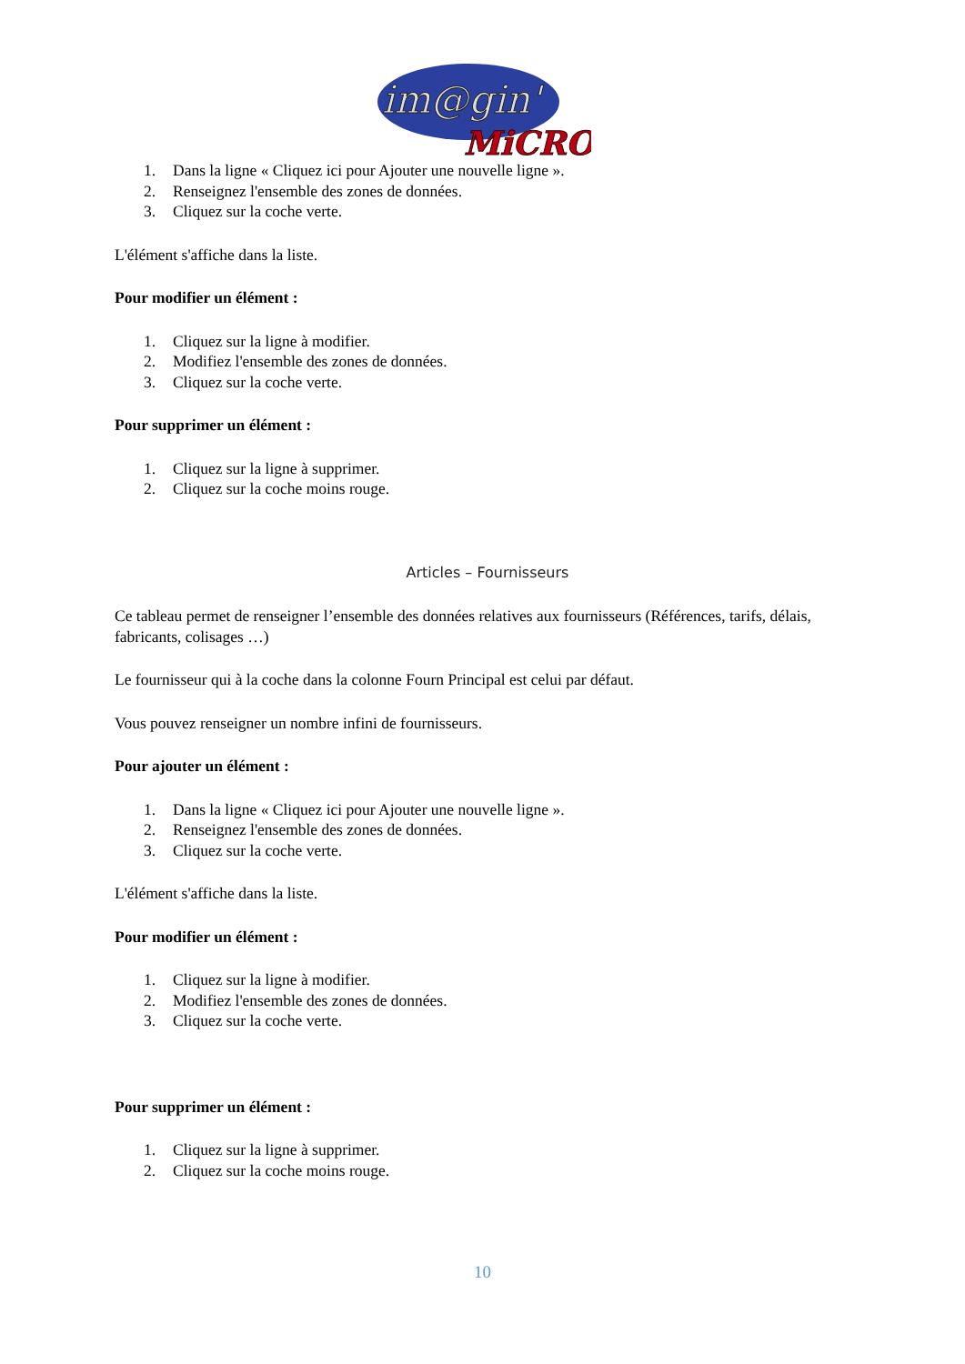im@gin'
MiCRO
1. Dans la ligne « Cliquez ici pour Ajouter une nouvelle ligne ».
2. Renseignez l'ensemble des zones de données.
3. Cliquez sur la coche verte.
L'élément s'affiche dans la liste.
Pour modifier un élément :
1. Cliquez sur la ligne à modifier.
2. Modifiez l'ensemble des zones de données.
3. Cliquez sur la coche verte.
Pour supprimer un élément :
1. Cliquez sur la ligne à supprimer.
2. Cliquez sur la coche moins rouge.
Articles – Fournisseurs
Ce tableau permet de renseigner l’ensemble des données relatives aux fournisseurs (Références, tarifs, délais, fabricants, colisages …)
Le fournisseur qui à la coche dans la colonne Fourn Principal est celui par défaut.
Vous pouvez renseigner un nombre infini de fournisseurs.
Pour ajouter un élément :
1. Dans la ligne « Cliquez ici pour Ajouter une nouvelle ligne ».
2. Renseignez l'ensemble des zones de données.
3. Cliquez sur la coche verte.
L'élément s'affiche dans la liste.
Pour modifier un élément :
1. Cliquez sur la ligne à modifier.
2. Modifiez l'ensemble des zones de données.
3. Cliquez sur la coche verte.
Pour supprimer un élément :
1. Cliquez sur la ligne à supprimer.
2. Cliquez sur la coche moins rouge.
10